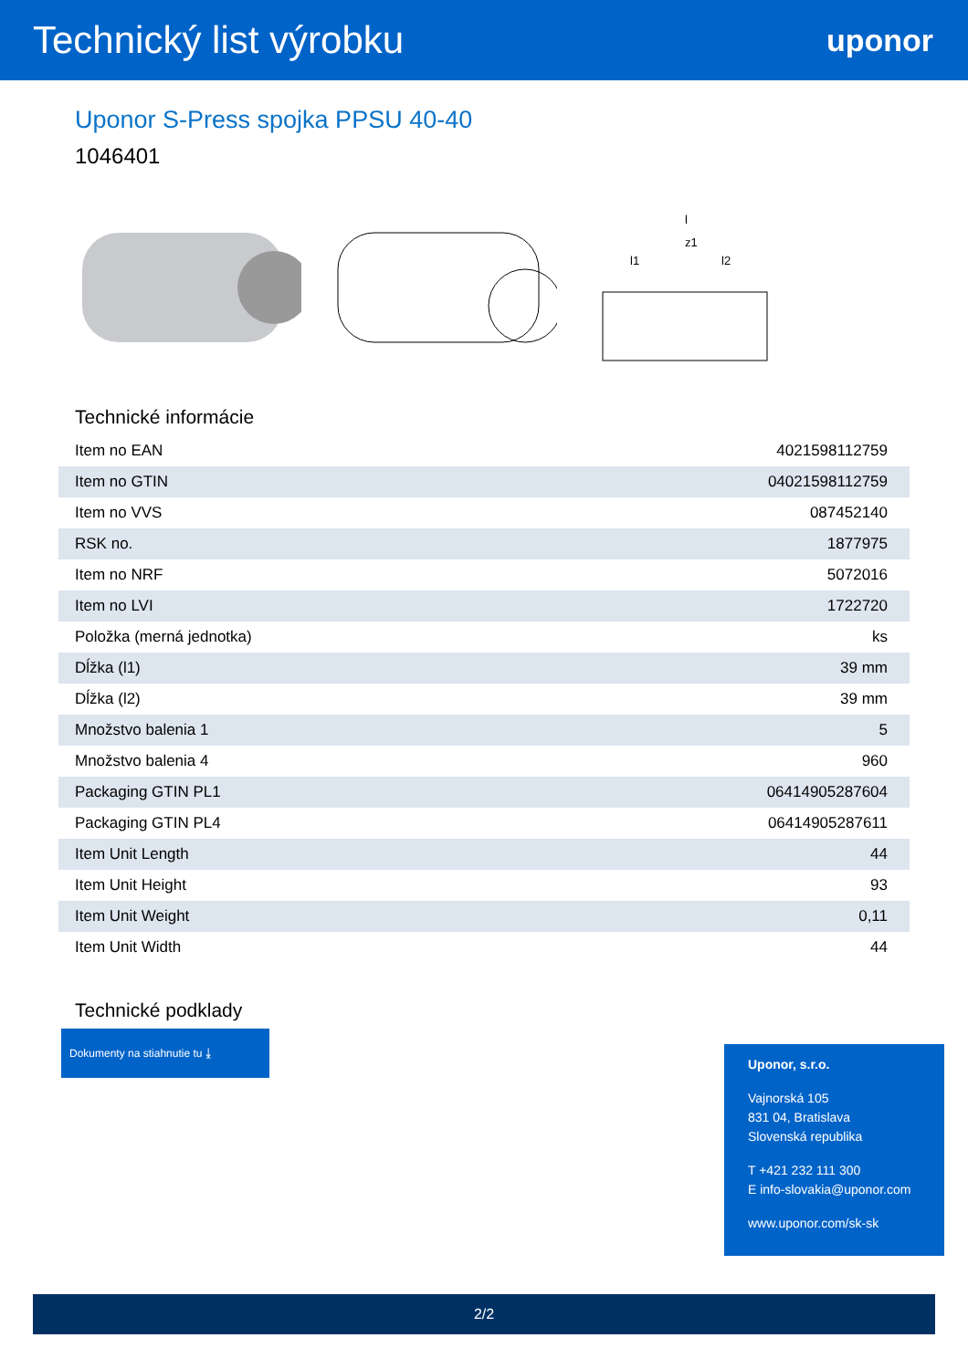Technický list výrobku
uponor
Uponor S-Press spojka PPSU 40-40
1046401
l
z1
l1
l2
Technické informácie
| Item no EAN | 4021598112759 |
| Item no GTIN | 04021598112759 |
| Item no VVS | 087452140 |
| RSK no. | 1877975 |
| Item no NRF | 5072016 |
| Item no LVI | 1722720 |
| Položka (merná jednotka) | ks |
| Dĺžka (l1) | 39 mm |
| Dĺžka (l2) | 39 mm |
| Množstvo balenia 1 | 5 |
| Množstvo balenia 4 | 960 |
| Packaging GTIN PL1 | 06414905287604 |
| Packaging GTIN PL4 | 06414905287611 |
| Item Unit Length | 44 |
| Item Unit Height | 93 |
| Item Unit Weight | 0,11 |
| Item Unit Width | 44 |
Technické podklady
Dokumenty na stiahnutie tu ⤓
Uponor, s.r.o.
Vajnorská 105
831 04, Bratislava
Slovenská republika
T +421 232 111 300
E info-slovakia@uponor.com
www.uponor.com/sk-sk
2/2